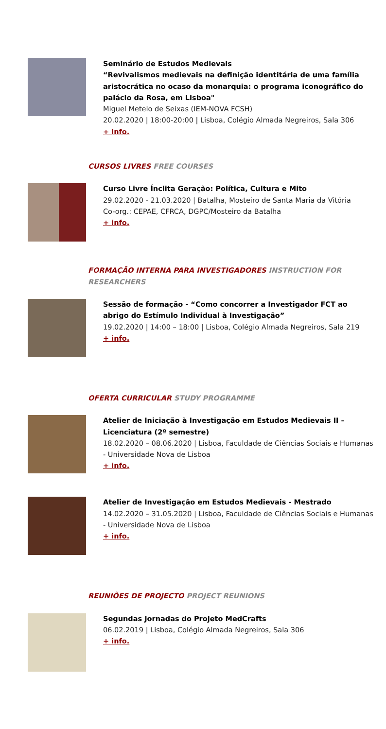Seminário de Estudos Medievais
“Revivalismos medievais na definição identitária de uma família aristocrática no ocaso da monarquia: o programa iconográfico do palácio da Rosa, em Lisboa"
Miguel Metelo de Seixas (IEM-NOVA FCSH)
20.02.2020 | 18:00-20:00 | Lisboa, Colégio Almada Negreiros, Sala 306
+ info.
CURSOS LIVRES FREE COURSES
Curso Livre Ínclita Geração: Política, Cultura e Mito
29.02.2020 - 21.03.2020 | Batalha, Mosteiro de Santa Maria da Vitória
Co-org.: CEPAE, CFRCA, DGPC/Mosteiro da Batalha
+ info.
FORMAÇÃO INTERNA PARA INVESTIGADORES INSTRUCTION FOR RESEARCHERS
Sessão de formação - “Como concorrer a Investigador FCT ao abrigo do Estímulo Individual à Investigação”
19.02.2020 | 14:00 – 18:00 | Lisboa, Colégio Almada Negreiros, Sala 219
+ info.
OFERTA CURRICULAR STUDY PROGRAMME
Atelier de Iniciação à Investigação em Estudos Medievais II – Licenciatura (2º semestre)
18.02.2020 – 08.06.2020 | Lisboa, Faculdade de Ciências Sociais e Humanas - Universidade Nova de Lisboa
+ info.
Atelier de Investigação em Estudos Medievais - Mestrado
14.02.2020 – 31.05.2020 | Lisboa, Faculdade de Ciências Sociais e Humanas - Universidade Nova de Lisboa
+ info.
REUNIÕES DE PROJECTO PROJECT REUNIONS
Segundas Jornadas do Projeto MedCrafts
06.02.2019 | Lisboa, Colégio Almada Negreiros, Sala 306
+ info.